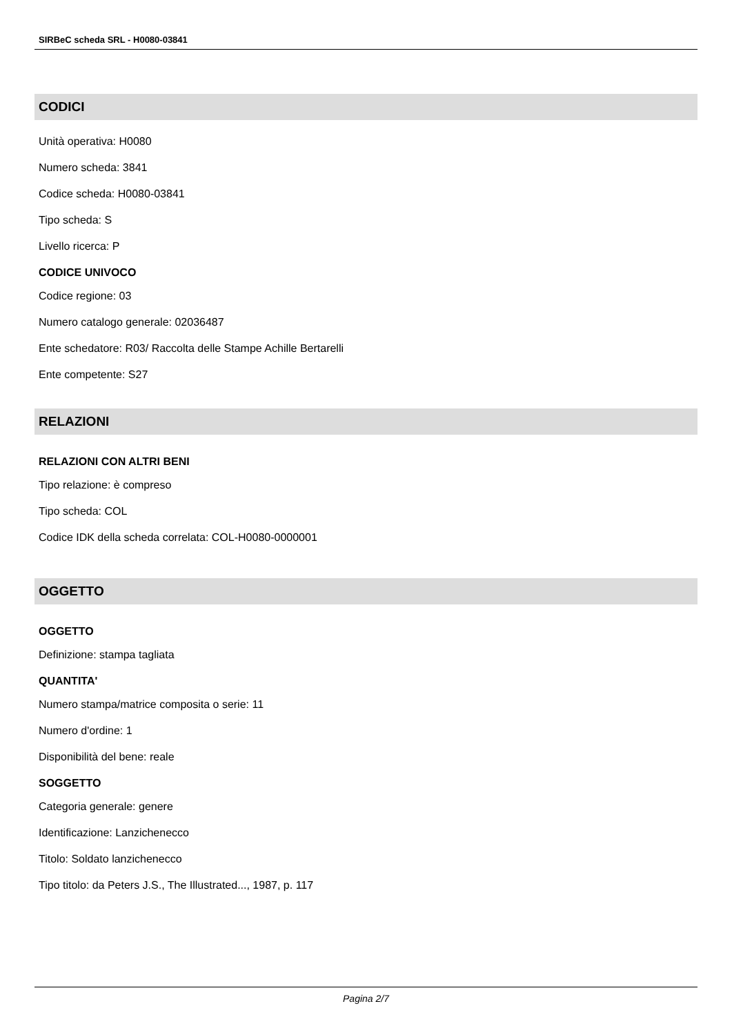SIRBeC scheda SRL - H0080-03841
CODICI
Unità operativa: H0080
Numero scheda: 3841
Codice scheda: H0080-03841
Tipo scheda: S
Livello ricerca: P
CODICE UNIVOCO
Codice regione: 03
Numero catalogo generale: 02036487
Ente schedatore: R03/ Raccolta delle Stampe Achille Bertarelli
Ente competente: S27
RELAZIONI
RELAZIONI CON ALTRI BENI
Tipo relazione: è compreso
Tipo scheda: COL
Codice IDK della scheda correlata: COL-H0080-0000001
OGGETTO
OGGETTO
Definizione: stampa tagliata
QUANTITA'
Numero stampa/matrice composita o serie: 11
Numero d'ordine: 1
Disponibilità del bene: reale
SOGGETTO
Categoria generale: genere
Identificazione: Lanzichenecco
Titolo: Soldato lanzichenecco
Tipo titolo: da Peters J.S., The Illustrated..., 1987, p. 117
Pagina 2/7